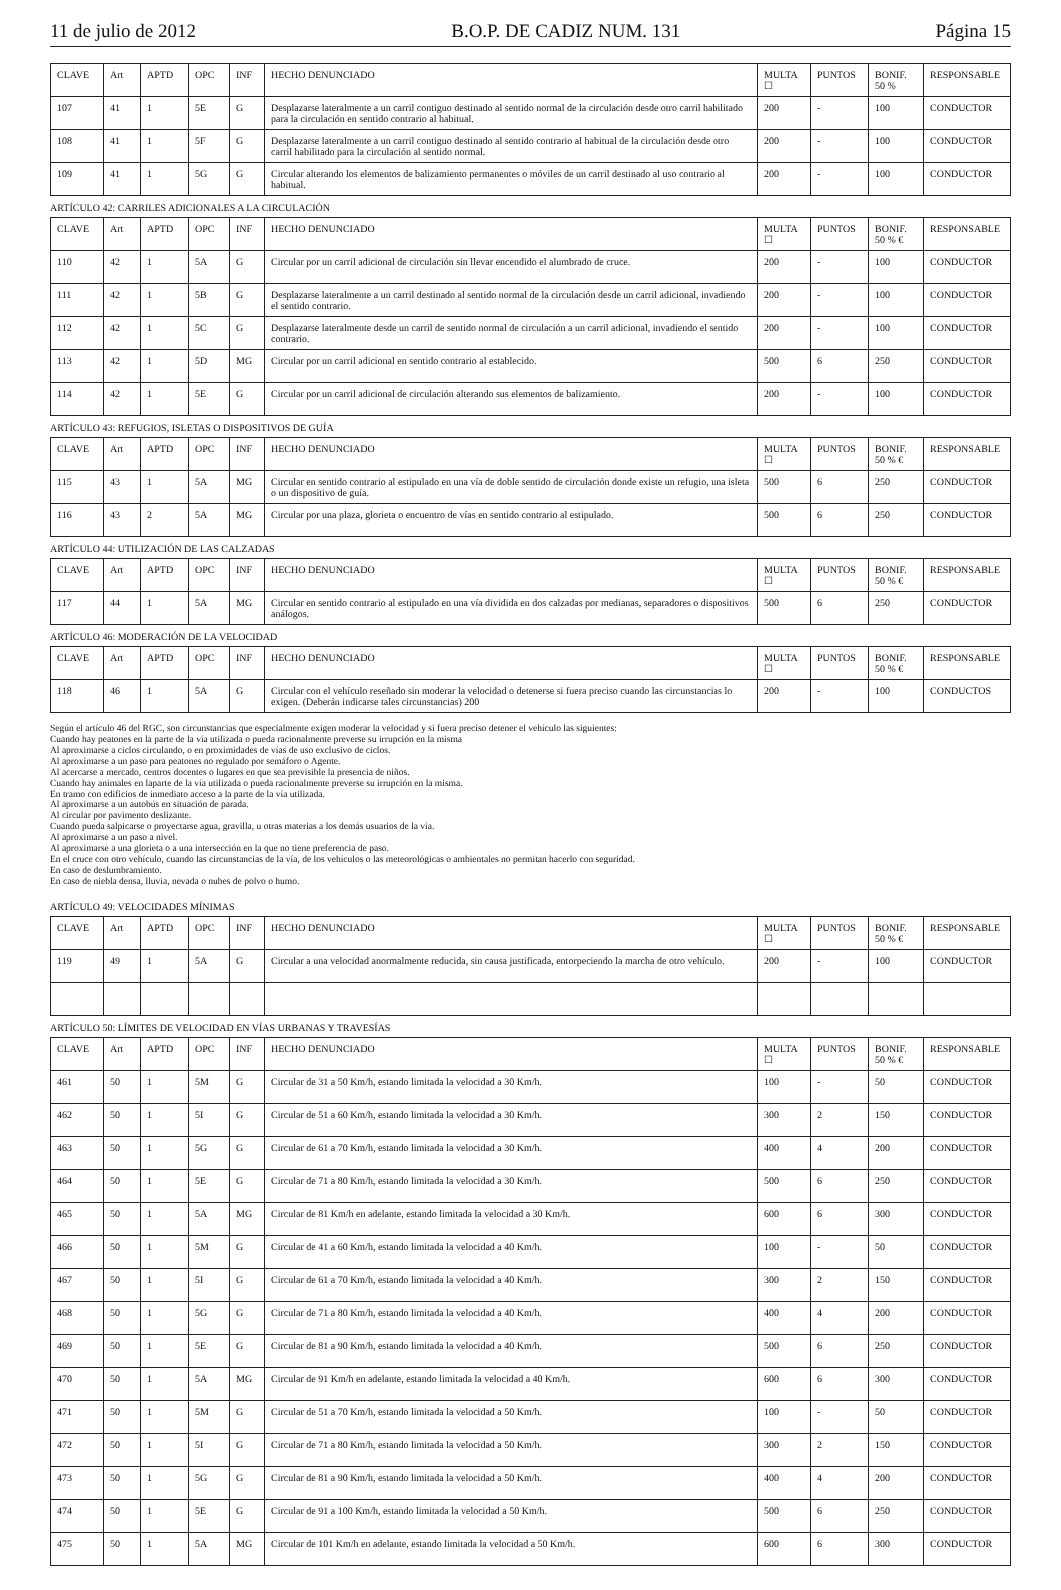11 de julio de 2012 B.O.P. DE CADIZ NUM. 131 Página 15
| CLAVE | Art | APTD | OPC | INF | HECHO DENUNCIADO | MULTA ☐ | PUNTOS | BONIF. 50 % | RESPONSABLE |
| --- | --- | --- | --- | --- | --- | --- | --- | --- | --- |
| 107 | 41 | 1 | 5E | G | Desplazarse lateralmente a un carril contiguo destinado al sentido normal de la circulación desde otro carril habilitado para la circulación en sentido contrario al habitual. | 200 | - | 100 | CONDUCTOR |
| 108 | 41 | 1 | 5F | G | Desplazarse lateralmente a un carril contiguo destinado al sentido contrario al habitual de la circulación desde otro carril habilitado para la circulación al sentido normal. | 200 | - | 100 | CONDUCTOR |
| 109 | 41 | 1 | 5G | G | Circular alterando los elementos de balizamiento permanentes o móviles de un carril destinado al uso contrario al habitual. | 200 | - | 100 | CONDUCTOR |
ARTÍCULO 42: CARRILES ADICIONALES A LA CIRCULACIÓN
| CLAVE | Art | APTD | OPC | INF | HECHO DENUNCIADO | MULTA ☐ | PUNTOS | BONIF. 50 % € | RESPONSABLE |
| --- | --- | --- | --- | --- | --- | --- | --- | --- | --- |
| 110 | 42 | 1 | 5A | G | Circular por un carril adicional de circulación sin llevar encendido el alumbrado de cruce. | 200 | - | 100 | CONDUCTOR |
| 111 | 42 | 1 | 5B | G | Desplazarse lateralmente a un carril destinado al sentido normal de la circulación desde un carril adicional, invadiendo el sentido contrario. | 200 | - | 100 | CONDUCTOR |
| 112 | 42 | 1 | 5C | G | Desplazarse lateralmente desde un carril de sentido normal de circulación a un carril adicional, invadiendo el sentido contrario. | 200 | - | 100 | CONDUCTOR |
| 113 | 42 | 1 | 5D | MG | Circular por un carril adicional en sentido contrario al establecido. | 500 | 6 | 250 | CONDUCTOR |
| 114 | 42 | 1 | 5E | G | Circular por un carril adicional de circulación alterando sus elementos de balizamiento. | 200 | - | 100 | CONDUCTOR |
ARTÍCULO 43: REFUGIOS, ISLETAS O DISPOSITIVOS DE GUÍA
| CLAVE | Art | APTD | OPC | INF | HECHO DENUNCIADO | MULTA ☐ | PUNTOS | BONIF. 50 % € | RESPONSABLE |
| --- | --- | --- | --- | --- | --- | --- | --- | --- | --- |
| 115 | 43 | 1 | 5A | MG | Circular en sentido contrario al estipulado en una vía de doble sentido de circulación donde existe un refugio, una isleta o un dispositivo de guía. | 500 | 6 | 250 | CONDUCTOR |
| 116 | 43 | 2 | 5A | MG | Circular por una plaza, glorieta o encuentro de vías en sentido contrario al estipulado. | 500 | 6 | 250 | CONDUCTOR |
ARTÍCULO 44: UTILIZACIÓN DE LAS CALZADAS
| CLAVE | Art | APTD | OPC | INF | HECHO DENUNCIADO | MULTA ☐ | PUNTOS | BONIF. 50 % € | RESPONSABLE |
| --- | --- | --- | --- | --- | --- | --- | --- | --- | --- |
| 117 | 44 | 1 | 5A | MG | Circular en sentido contrario al estipulado en una vía dividida en dos calzadas por medianas, separadores o dispositivos análogos. | 500 | 6 | 250 | CONDUCTOR |
ARTÍCULO 46: MODERACIÓN DE LA VELOCIDAD
| CLAVE | Art | APTD | OPC | INF | HECHO DENUNCIADO | MULTA ☐ | PUNTOS | BONIF. 50 % € | RESPONSABLE |
| --- | --- | --- | --- | --- | --- | --- | --- | --- | --- |
| 118 | 46 | 1 | 5A | G | Circular con el vehículo reseñado sin moderar la velocidad o detenerse si fuera preciso cuando las circunstancias lo exigen. (Deberán indicarse tales circunstancias) 200 | 200 | - | 100 | CONDUCTOS |
Según el artículo 46 del RGC, son circunstancias que especialmente exigen moderar la velocidad y si fuera preciso detener el vehículo las siguientes:
Cuando hay peatones en la parte de la vía utilizada o pueda racionalmente preverse su irrupción en la misma
Al aproximarse a ciclos circulando, o en proximidades de vías de uso exclusivo de ciclos.
Al aproximarse a un paso para peatones no regulado por semáforo o Agente.
Al acercarse a mercado, centros docentes o lugares en que sea previsible la presencia de niños.
Cuando hay animales en laparte de la vía utilizada o pueda racionalmente preverse su irrupción en la misma.
En tramo con edificios de inmediato acceso a la parte de la vía utilizada.
Al aproximarse a un autobús en situación de parada.
Al circular por pavimento deslizante.
Cuando pueda salpicarse o proyectarse agua, gravilla, u otras materias a los demás usuarios de la vía.
Al aproximarse a un paso a nivel.
Al aproximarse a una glorieta o a una intersección en la que no tiene preferencia de paso.
En el cruce con otro vehículo, cuando las circunstancias de la vía, de los vehículos o las meteorológicas o ambientales no permitan hacerlo con seguridad.
En caso de deslumbramiento.
En caso de niebla densa, lluvia, nevada o nubes de polvo o humo.
ARTÍCULO 49: VELOCIDADES MÍNIMAS
| CLAVE | Art | APTD | OPC | INF | HECHO DENUNCIADO | MULTA ☐ | PUNTOS | BONIF. 50 % € | RESPONSABLE |
| --- | --- | --- | --- | --- | --- | --- | --- | --- | --- |
| 119 | 49 | 1 | 5A | G | Circular a una velocidad anormalmente reducida, sin causa justificada, entorpeciendo la marcha de otro vehículo. | 200 | - | 100 | CONDUCTOR |
ARTÍCULO 50: LÍMITES DE VELOCIDAD EN VÍAS URBANAS Y TRAVESÍAS
| CLAVE | Art | APTD | OPC | INF | HECHO DENUNCIADO | MULTA ☐ | PUNTOS | BONIF. 50 % € | RESPONSABLE |
| --- | --- | --- | --- | --- | --- | --- | --- | --- | --- |
| 461 | 50 | 1 | 5M | G | Circular de 31 a 50 Km/h, estando limitada la velocidad a 30 Km/h. | 100 | - | 50 | CONDUCTOR |
| 462 | 50 | 1 | 5I | G | Circular de 51 a 60 Km/h, estando limitada la velocidad a 30 Km/h. | 300 | 2 | 150 | CONDUCTOR |
| 463 | 50 | 1 | 5G | G | Circular de 61 a 70 Km/h, estando limitada la velocidad a 30 Km/h. | 400 | 4 | 200 | CONDUCTOR |
| 464 | 50 | 1 | 5E | G | Circular de 71 a 80 Km/h, estando limitada la velocidad a 30 Km/h. | 500 | 6 | 250 | CONDUCTOR |
| 465 | 50 | 1 | 5A | MG | Circular de 81 Km/h en adelante, estando limitada la velocidad a 30 Km/h. | 600 | 6 | 300 | CONDUCTOR |
| 466 | 50 | 1 | 5M | G | Circular de 41 a 60 Km/h, estando limitada la velocidad a 40 Km/h. | 100 | - | 50 | CONDUCTOR |
| 467 | 50 | 1 | 5I | G | Circular de 61 a 70 Km/h, estando limitada la velocidad a 40 Km/h. | 300 | 2 | 150 | CONDUCTOR |
| 468 | 50 | 1 | 5G | G | Circular de 71 a 80 Km/h, estando limitada la velocidad a 40 Km/h. | 400 | 4 | 200 | CONDUCTOR |
| 469 | 50 | 1 | 5E | G | Circular de 81 a 90 Km/h, estando limitada la velocidad a 40 Km/h. | 500 | 6 | 250 | CONDUCTOR |
| 470 | 50 | 1 | 5A | MG | Circular de 91 Km/h en adelante, estando limitada la velocidad a 40 Km/h. | 600 | 6 | 300 | CONDUCTOR |
| 471 | 50 | 1 | 5M | G | Circular de 51 a 70 Km/h, estando limitada la velocidad a 50 Km/h. | 100 | - | 50 | CONDUCTOR |
| 472 | 50 | 1 | 5I | G | Circular de 71 a 80 Km/h, estando limitada la velocidad a 50 Km/h. | 300 | 2 | 150 | CONDUCTOR |
| 473 | 50 | 1 | 5G | G | Circular de 81 a 90 Km/h, estando limitada la velocidad a 50 Km/h. | 400 | 4 | 200 | CONDUCTOR |
| 474 | 50 | 1 | 5E | G | Circular de 91 a 100 Km/h, estando limitada la velocidad a 50 Km/h. | 500 | 6 | 250 | CONDUCTOR |
| 475 | 50 | 1 | 5A | MG | Circular de 101 Km/h en adelante, estando limitada la velocidad a 50 Km/h. | 600 | 6 | 300 | CONDUCTOR |